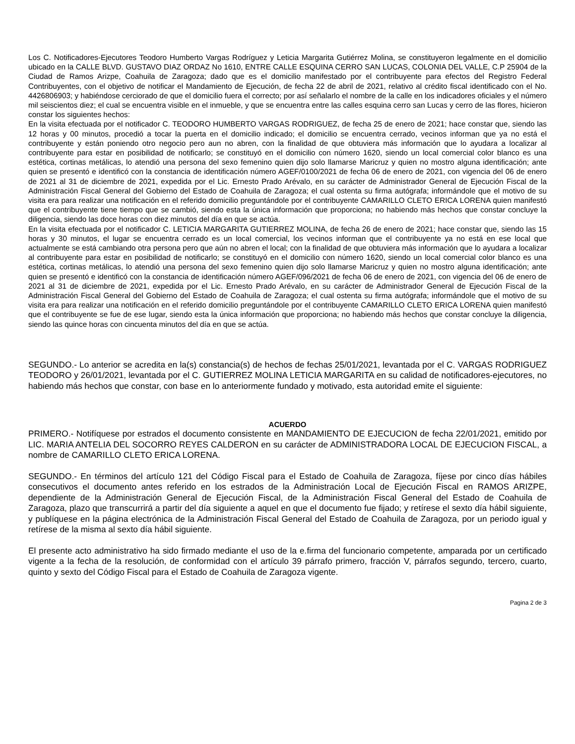Los C. Notificadores-Ejecutores Teodoro Humberto Vargas Rodríguez y Leticia Margarita Gutiérrez Molina, se constituyeron legalmente en el domicilio ubicado en la CALLE BLVD. GUSTAVO DIAZ ORDAZ No 1610, ENTRE CALLE ESQUINA CERRO SAN LUCAS, COLONIA DEL VALLE, C.P 25904 de la Ciudad de Ramos Arizpe, Coahuila de Zaragoza; dado que es el domicilio manifestado por el contribuyente para efectos del Registro Federal Contribuyentes, con el objetivo de notificar el Mandamiento de Ejecución, de fecha 22 de abril de 2021, relativo al crédito fiscal identificado con el No. 4426806903; y habiéndose cerciorado de que el domicilio fuera el correcto; por así señalarlo el nombre de la calle en los indicadores oficiales y el número mil seiscientos diez; el cual se encuentra visible en el inmueble, y que se encuentra entre las calles esquina cerro san Lucas y cerro de las flores, hicieron constar los siguientes hechos:
En la visita efectuada por el notificador C. TEODORO HUMBERTO VARGAS RODRIGUEZ, de fecha 25 de enero de 2021; hace constar que, siendo las 12 horas y 00 minutos, procedió a tocar la puerta en el domicilio indicado; el domicilio se encuentra cerrado, vecinos informan que ya no está el contribuyente y están poniendo otro negocio pero aun no abren, con la finalidad de que obtuviera más información que lo ayudara a localizar al contribuyente para estar en posibilidad de notificarlo; se constituyó en el domicilio con número 1620, siendo un local comercial color blanco es una estética, cortinas metálicas, lo atendió una persona del sexo femenino quien dijo solo llamarse Maricruz y quien no mostro alguna identificación; ante quien se presentó e identificó con la constancia de identificación número AGEF/0100/2021 de fecha 06 de enero de 2021, con vigencia del 06 de enero de 2021 al 31 de diciembre de 2021, expedida por el Lic. Ernesto Prado Arévalo, en su carácter de Administrador General de Ejecución Fiscal de la Administración Fiscal General del Gobierno del Estado de Coahuila de Zaragoza; el cual ostenta su firma autógrafa; informándole que el motivo de su visita era para realizar una notificación en el referido domicilio preguntándole por el contribuyente CAMARILLO CLETO ERICA LORENA quien manifestó que el contribuyente tiene tiempo que se cambió, siendo esta la única información que proporciona; no habiendo más hechos que constar concluye la diligencia, siendo las doce horas con diez minutos del día en que se actúa.
En la visita efectuada por el notificador C. LETICIA MARGARITA GUTIERREZ MOLINA, de fecha 26 de enero de 2021; hace constar que, siendo las 15 horas y 30 minutos, el lugar se encuentra cerrado es un local comercial, los vecinos informan que el contribuyente ya no está en ese local que actualmente se está cambiando otra persona pero que aún no abren el local; con la finalidad de que obtuviera más información que lo ayudara a localizar al contribuyente para estar en posibilidad de notificarlo; se constituyó en el domicilio con número 1620, siendo un local comercial color blanco es una estética, cortinas metálicas, lo atendió una persona del sexo femenino quien dijo solo llamarse Maricruz y quien no mostro alguna identificación; ante quien se presentó e identificó con la constancia de identificación número AGEF/096/2021 de fecha 06 de enero de 2021, con vigencia del 06 de enero de 2021 al 31 de diciembre de 2021, expedida por el Lic. Ernesto Prado Arévalo, en su carácter de Administrador General de Ejecución Fiscal de la Administración Fiscal General del Gobierno del Estado de Coahuila de Zaragoza; el cual ostenta su firma autógrafa; informándole que el motivo de su visita era para realizar una notificación en el referido domicilio preguntándole por el contribuyente CAMARILLO CLETO ERICA LORENA quien manifestó que el contribuyente se fue de ese lugar, siendo esta la única información que proporciona; no habiendo más hechos que constar concluye la diligencia, siendo las quince horas con cincuenta minutos del día en que se actúa.
SEGUNDO.- Lo anterior se acredita en la(s) constancia(s) de hechos de fechas 25/01/2021, levantada por el C. VARGAS RODRIGUEZ TEODORO y 26/01/2021, levantada por el C. GUTIERREZ MOLINA LETICIA MARGARITA en su calidad de notificadores-ejecutores, no habiendo más hechos que constar, con base en lo anteriormente fundado y motivado, esta autoridad emite el siguiente:
ACUERDO
PRIMERO.- Notifíquese por estrados el documento consistente en MANDAMIENTO DE EJECUCION de fecha 22/01/2021, emitido por LIC. MARIA ANTELIA DEL SOCORRO REYES CALDERON en su carácter de ADMINISTRADORA LOCAL DE EJECUCION FISCAL, a nombre de CAMARILLO CLETO ERICA LORENA.
SEGUNDO.- En términos del artículo 121 del Código Fiscal para el Estado de Coahuila de Zaragoza, fíjese por cinco días hábiles consecutivos el documento antes referido en los estrados de la Administración Local de Ejecución Fiscal en RAMOS ARIZPE, dependiente de la Administración General de Ejecución Fiscal, de la Administración Fiscal General del Estado de Coahuila de Zaragoza, plazo que transcurrirá a partir del día siguiente a aquel en que el documento fue fijado; y retírese el sexto día hábil siguiente, y publíquese en la página electrónica de la Administración Fiscal General del Estado de Coahuila de Zaragoza, por un periodo igual y retírese de la misma al sexto día hábil siguiente.
El presente acto administrativo ha sido firmado mediante el uso de la e.firma del funcionario competente, amparada por un certificado vigente a la fecha de la resolución, de conformidad con el artículo 39 párrafo primero, fracción V, párrafos segundo, tercero, cuarto, quinto y sexto del Código Fiscal para el Estado de Coahuila de Zaragoza vigente.
Pagina 2 de 3